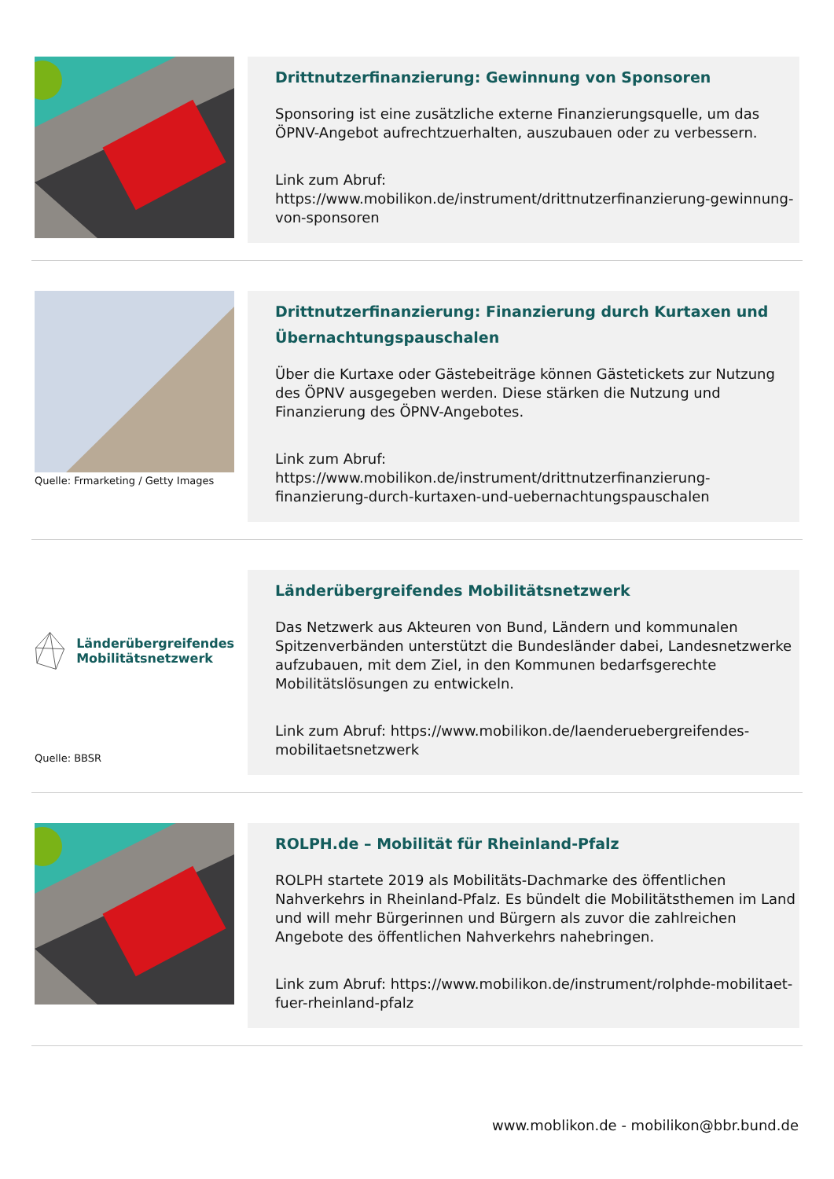Drittnutzerfinanzierung: Gewinnung von Sponsoren
Sponsoring ist eine zusätzliche externe Finanzierungsquelle, um das ÖPNV-Angebot aufrechtzuerhalten, auszubauen oder zu verbessern.
Link zum Abruf:
https://www.mobilikon.de/instrument/drittnutzerfinanzierung-gewinnung-von-sponsoren
Quelle: Frmarketing / Getty Images
Drittnutzerfinanzierung: Finanzierung durch Kurtaxen und Übernachtungspauschalen
Über die Kurtaxe oder Gästebeiträge können Gästetickets zur Nutzung des ÖPNV ausgegeben werden. Diese stärken die Nutzung und Finanzierung des ÖPNV-Angebotes.
Link zum Abruf:
https://www.mobilikon.de/instrument/drittnutzerfinanzierung-finanzierung-durch-kurtaxen-und-uebernachtungspauschalen
Länderübergreifendes
Mobilitätsnetzwerk
Quelle: BBSR
Länderübergreifendes Mobilitätsnetzwerk
Das Netzwerk aus Akteuren von Bund, Ländern und kommunalen Spitzenverbänden unterstützt die Bundesländer dabei, Landesnetzwerke aufzubauen, mit dem Ziel, in den Kommunen bedarfsgerechte Mobilitätslösungen zu entwickeln.
Link zum Abruf: https://www.mobilikon.de/laenderuebergreifendes-mobilitaetsnetzwerk
ROLPH.de – Mobilität für Rheinland-Pfalz
ROLPH startete 2019 als Mobilitäts-Dachmarke des öffentlichen Nahverkehrs in Rheinland-Pfalz. Es bündelt die Mobilitätsthemen im Land und will mehr Bürgerinnen und Bürgern als zuvor die zahlreichen Angebote des öffentlichen Nahverkehrs nahebringen.
Link zum Abruf: https://www.mobilikon.de/instrument/rolphde-mobilitaet-fuer-rheinland-pfalz
www.moblikon.de - mobilikon@bbr.bund.de